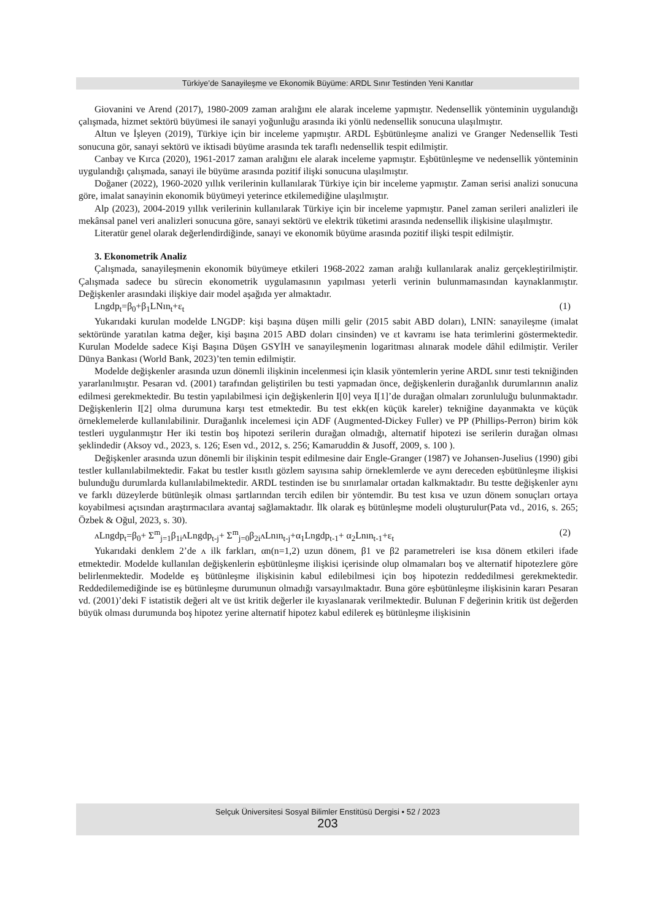Türkiye’de Sanayileşme ve Ekonomik Büyüme: ARDL Sınır Testinden Yeni Kanıtlar
Giovanini ve Arend (2017), 1980-2009 zaman aralığını ele alarak inceleme yapmıştır. Nedensellik yönteminin uygulandığı çalışmada, hizmet sektörü büyümesi ile sanayi yoğunluğu arasında iki yönlü nedensellik sonucuna ulaşılmıştır.
Altun ve İşleyen (2019), Türkiye için bir inceleme yapmıştır. ARDL Eşbütünleşme analizi ve Granger Nedensellik Testi sonucuna gör, sanayi sektörü ve iktisadi büyüme arasında tek taraflı nedensellik tespit edilmiştir.
Canbay ve Kırca (2020), 1961-2017 zaman aralığını ele alarak inceleme yapmıştır. Eşbütünleşme ve nedensellik yönteminin uygulandığı çalışmada, sanayi ile büyüme arasında pozitif ilişki sonucuna ulaşılmıştır.
Doğaner (2022), 1960-2020 yıllık verilerinin kullanılarak Türkiye için bir inceleme yapmıştır. Zaman serisi analizi sonucuna göre, imalat sanayinin ekonomik büyümeyi yeterince etkilemediğine ulaşılmıştır.
Alp (2023), 2004-2019 yıllık verilerinin kullanılarak Türkiye için bir inceleme yapmıştır. Panel zaman serileri analizleri ile mekânsal panel veri analizleri sonucuna göre, sanayi sektörü ve elektrik tüketimi arasında nedensellik ilişkisine ulaşılmıştır.
Literatür genel olarak değerlendirdiğinde, sanayi ve ekonomik büyüme arasında pozitif ilişki tespit edilmiştir.
3. Ekonometrik Analiz
Çalışmada, sanayileşmenin ekonomik büyümeye etkileri 1968-2022 zaman aralığı kullanılarak analiz gerçekleştirilmiştir. Çalışmada sadece bu sürecin ekonometrik uygulamasının yapılması yeterli verinin bulunmamasından kaynaklanmıştır. Değişkenler arasındaki ilişkiye dair model aşağıda yer almaktadır.
Lngdp<sub>t</sub>=β<sub>0</sub>+β<sub>1</sub>LNın<sub>t</sub>+ε<sub>t</sub> (1)
Yukarıdaki kurulan modelde LNGDP: kişi başına düşen milli gelir (2015 sabit ABD doları), LNIN: sanayileşme (imalat sektöründe yaratılan katma değer, kişi başına 2015 ABD doları cinsinden) ve εt kavramı ise hata terimlerini göstermektedir. Kurulan Modelde sadece Kişi Başına Düşen GSYİH ve sanayileşmenin logaritması alınarak modele dâhil edilmiştir. Veriler Dünya Bankası (World Bank, 2023)’ten temin edilmiştir.
Modelde değişkenler arasında uzun dönemli ilişkinin incelenmesi için klasik yöntemlerin yerine ARDL sınır testi tekniğinden yararlanılmıştır. Pesaran vd. (2001) tarafından geliştirilen bu testi yapmadan önce, değişkenlerin durağanlık durumlarının analiz edilmesi gerekmektedir. Bu testin yapılabilmesi için değişkenlerin I[0] veya I[1]’de durağan olmaları zorunluluğu bulunmaktadır. Değişkenlerin I[2] olma durumuna karşı test etmektedir. Bu test ekk(en küçük kareler) tekniğine dayanmakta ve küçük örneklemelerde kullanılabilinir. Durağanlık incelemesi için ADF (Augmented-Dickey Fuller) ve PP (Phillips-Perron) birim kök testleri uygulanmıştır Her iki testin boş hipotezi serilerin durağan olmadığı, alternatif hipotezi ise serilerin durağan olması şeklindedir (Aksoy vd., 2023, s. 126; Esen vd., 2012, s. 256; Kamaruddin & Jusoff, 2009, s. 100 ).
Değişkenler arasında uzun dönemli bir ilişkinin tespit edilmesine dair Engle-Granger (1987) ve Johansen-Juselius (1990) gibi testler kullanılabilmektedir. Fakat bu testler kısıtlı gözlem sayısına sahip örneklemlerde ve aynı dereceden eşbütünleşme ilişkisi bulunduğu durumlarda kullanılabilmektedir. ARDL testinden ise bu sınırlamalar ortadan kalkmaktadır. Bu testte değişkenler aynı ve farklı düzeylerde bütünleşik olması şartlarından tercih edilen bir yöntemdir. Bu test kısa ve uzun dönem sonuçları ortaya koyabilmesi açısından araştırmacılara avantaj sağlamaktadır. İlk olarak eş bütünleşme modeli oluşturulur(Pata vd., 2016, s. 265; Özbek & Oğul, 2023, s. 30).
ʌLngdp<sub>t</sub>=β<sub>0</sub>+ Σ<sup>m</sup><sub>j=1</sub>β<sub>1i</sub>ʌLngdp<sub>t-j</sub>+ Σ<sup>m</sup><sub>j=0</sub>β<sub>2i</sub>ʌLnın<sub>t-j</sub>+α<sub>1</sub>Lngdp<sub>t-1</sub>+ α<sub>2</sub>Lnın<sub>t-1</sub>+ε<sub>t</sub> (2)
Yukarıdaki denklem 2’de ʌ ilk farkları, αn(n=1,2) uzun dönem, β1 ve β2 parametreleri ise kısa dönem etkileri ifade etmektedir. Modelde kullanılan değişkenlerin eşbütünleşme ilişkisi içerisinde olup olmamaları boş ve alternatif hipotezlere göre belirlenmektedir. Modelde eş bütünleşme ilişkisinin kabul edilebilmesi için boş hipotezin reddedilmesi gerekmektedir. Reddedilemediğinde ise eş bütünleşme durumunun olmadığı varsayılmaktadır. Buna göre eşbütünleşme ilişkisinin kararı Pesaran vd. (2001)’deki F istatistik değeri alt ve üst kritik değerler ile kıyaslanarak verilmektedir. Bulunan F değerinin kritik üst değerden büyük olması durumunda boş hipotez yerine alternatif hipotez kabul edilerek eş bütünleşme ilişkisinin
Selçuk Üniversitesi Sosyal Bilimler Enstitüsü Dergisi • 52 / 2023
203